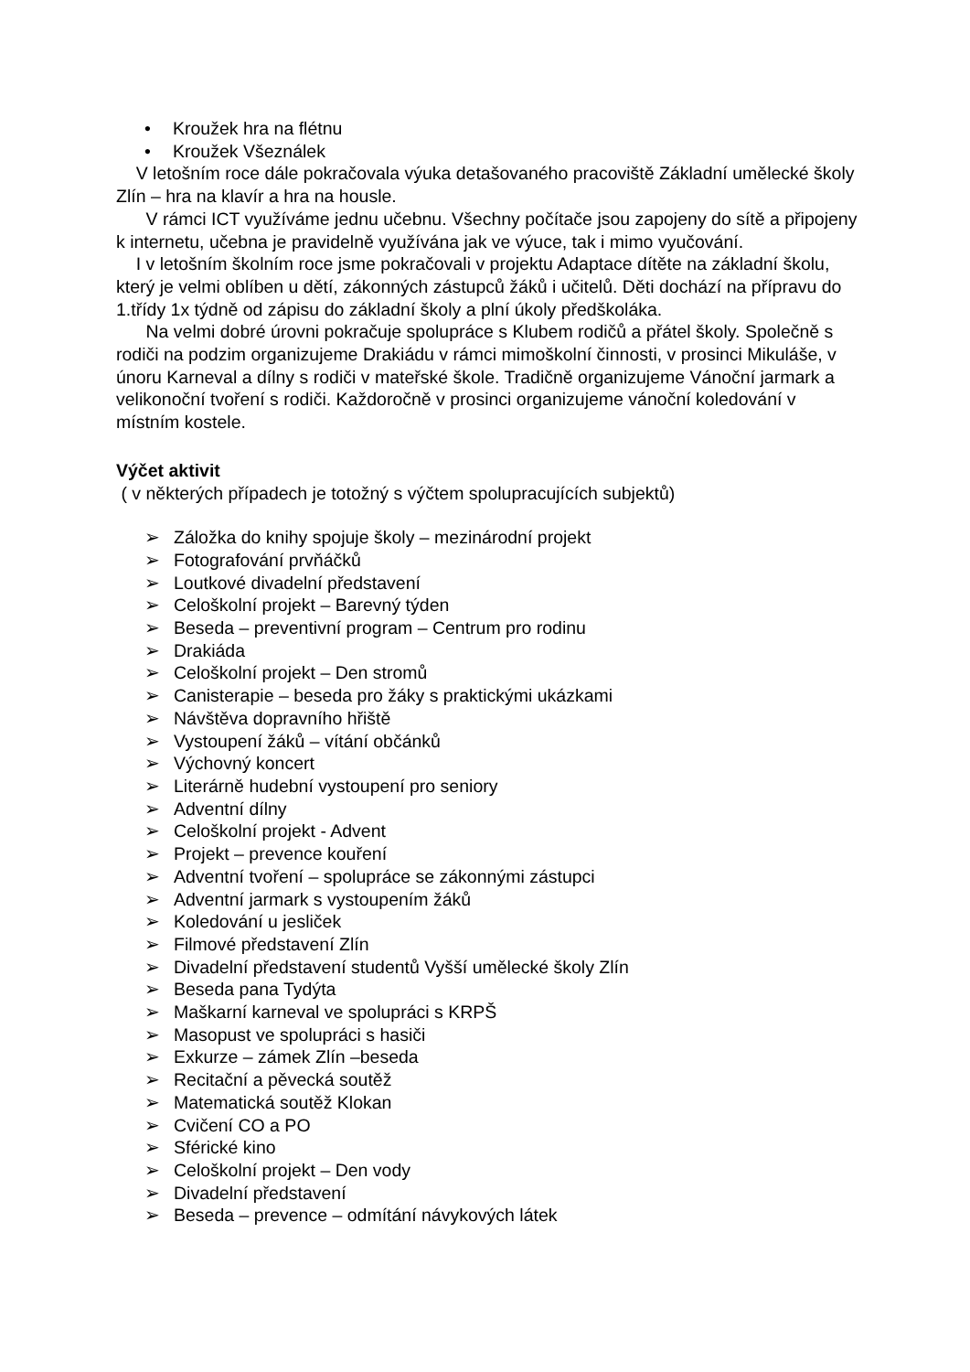• Kroužek hra na flétnu
• Kroužek Všeználek
V letošním roce dále pokračovala výuka detašovaného pracoviště Základní umělecké školy Zlín – hra na klavír a hra na housle.
V rámci ICT využíváme jednu učebnu. Všechny počítače jsou zapojeny do sítě a připojeny k internetu, učebna je pravidelně využívána jak ve výuce, tak i mimo vyučování.
I v letošním školním roce jsme pokračovali v projektu Adaptace dítěte na základní školu, který je velmi oblíben u dětí, zákonných zástupců žáků i učitelů. Děti dochází na přípravu do 1.třídy 1x týdně od zápisu do základní školy a plní úkoly předškoláka.
Na velmi dobré úrovni pokračuje spolupráce s Klubem rodičů a přátel školy. Společně s rodiči na podzim organizujeme Drakiádu v rámci mimoškolní činnosti, v prosinci Mikuláše, v únoru Karneval a dílny s rodiči v mateřské škole. Tradičně organizujeme Vánoční jarmark a velikonoční tvoření s rodiči. Každoročně v prosinci organizujeme vánoční koledování v místním kostele.
Výčet aktivit
( v některých případech je totožný s výčtem spolupracujících subjektů)
➢ Záložka do knihy spojuje školy – mezinárodní projekt
➢ Fotografování prvňáčků
➢ Loutkové divadelní představení
➢ Celoškolní projekt – Barevný týden
➢ Beseda – preventivní program – Centrum pro rodinu
➢ Drakiáda
➢ Celoškolní projekt – Den stromů
➢ Canisterapie – beseda pro žáky s praktickými ukázkami
➢ Návštěva dopravního hřiště
➢ Vystoupení žáků – vítání občánků
➢ Výchovný koncert
➢ Literárně hudební vystoupení pro seniory
➢ Adventní dílny
➢ Celoškolní projekt - Advent
➢ Projekt – prevence kouření
➢ Adventní tvoření – spolupráce se zákonnými zástupci
➢ Adventní jarmark s vystoupením žáků
➢ Koledování u jesliček
➢ Filmové představení Zlín
➢ Divadelní představení studentů Vyšší umělecké školy Zlín
➢ Beseda pana Tydýta
➢ Maškarní karneval ve spolupráci s KRPŠ
➢ Masopust ve spolupráci s hasiči
➢ Exkurze – zámek Zlín –beseda
➢ Recitační a pěvecká soutěž
➢ Matematická soutěž Klokan
➢ Cvičení CO a PO
➢ Sférické kino
➢ Celoškolní projekt – Den vody
➢ Divadelní představení
➢ Beseda – prevence – odmítání návykových látek